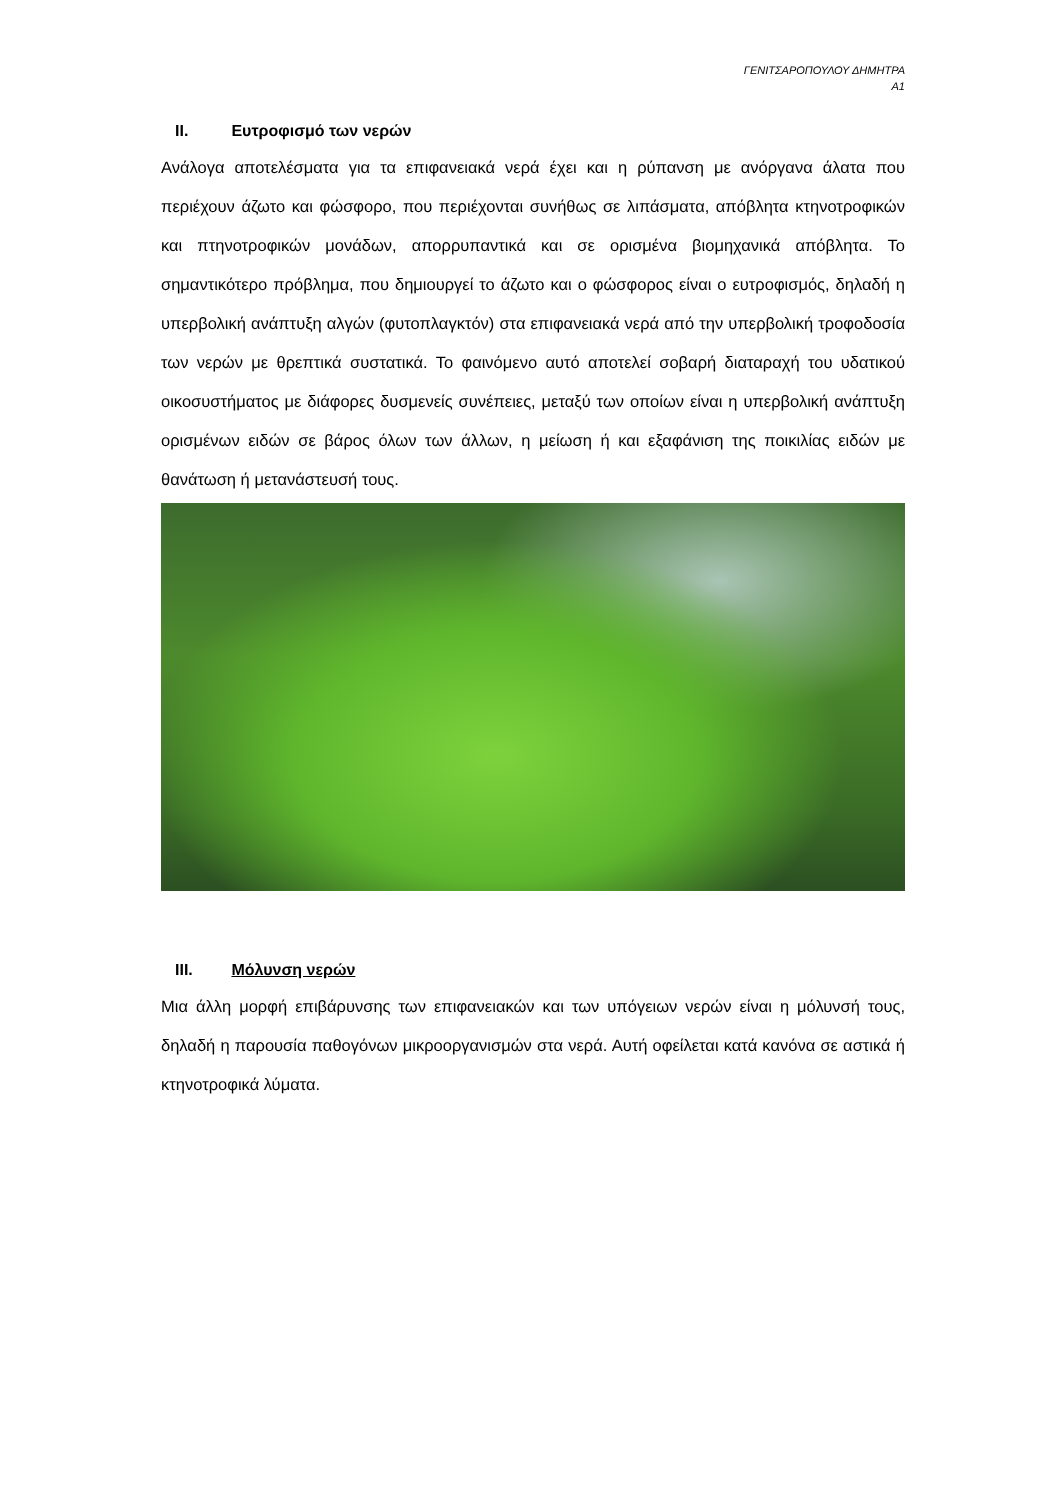ΓΕΝΙΤΣΑΡΟΠΟΥΛΟΥ ΔΗΜΗΤΡΑ
Α1
II. Ευτροφισμό των νερών
Ανάλογα αποτελέσματα για τα επιφανειακά νερά έχει και η ρύπανση με ανόργανα άλατα που περιέχουν άζωτο και φώσφορο, που περιέχονται συνήθως σε λιπάσματα, απόβλητα κτηνοτροφικών και πτηνοτροφικών μονάδων, απορρυπαντικά και σε ορισμένα βιομηχανικά απόβλητα. Το σημαντικότερο πρόβλημα, που δημιουργεί το άζωτο και ο φώσφορος είναι ο ευτροφισμός, δηλαδή η υπερβολική ανάπτυξη αλγών (φυτοπλαγκτόν) στα επιφανειακά νερά από την υπερβολική τροφοδοσία των νερών με θρεπτικά συστατικά. Το φαινόμενο αυτό αποτελεί σοβαρή διαταραχή του υδατικού οικοσυστήματος με διάφορες δυσμενείς συνέπειες, μεταξύ των οποίων είναι η υπερβολική ανάπτυξη ορισμένων ειδών σε βάρος όλων των άλλων, η μείωση ή και εξαφάνιση της ποικιλίας ειδών με θανάτωση ή μετανάστευσή τους.
III. Μόλυνση νερών
Μια άλλη μορφή επιβάρυνσης των επιφανειακών και των υπόγειων νερών είναι η μόλυνσή τους, δηλαδή η παρουσία παθογόνων μικροοργανισμών στα νερά. Αυτή οφείλεται κατά κανόνα σε αστικά ή κτηνοτροφικά λύματα.